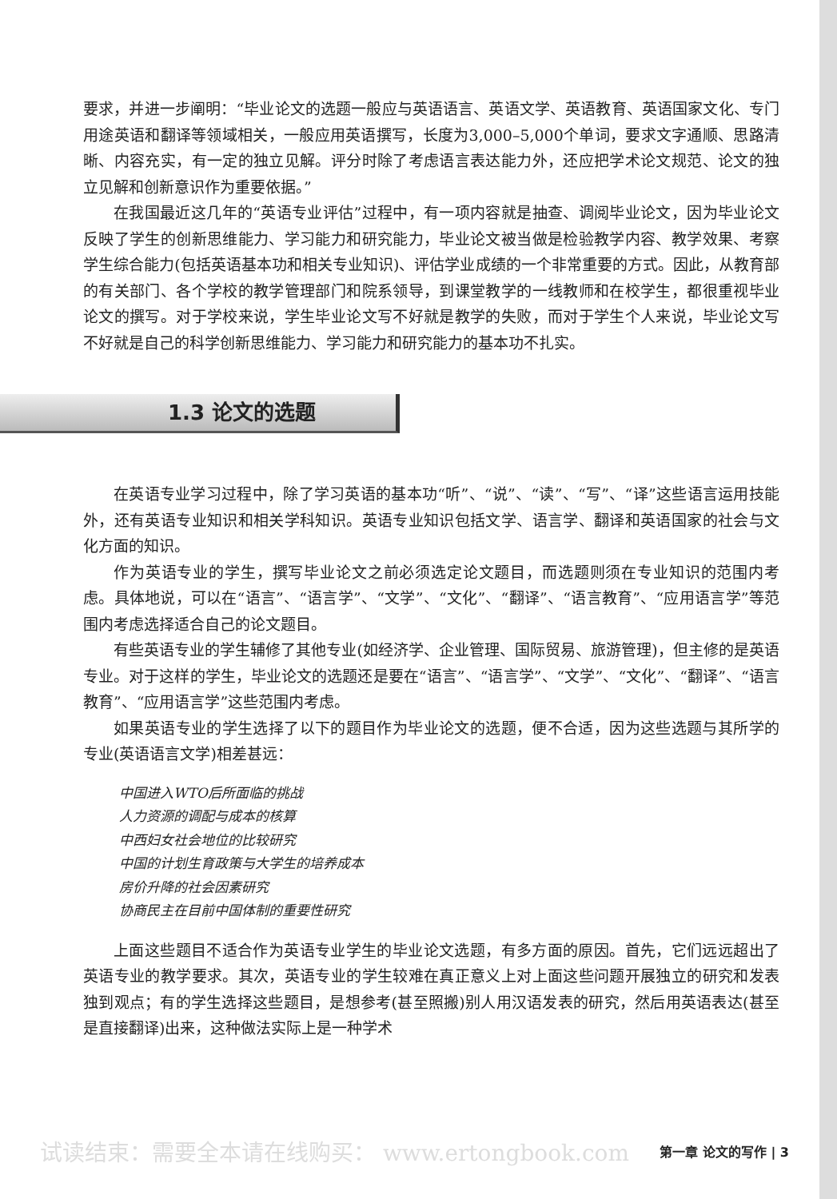要求，并进一步阐明：“毕业论文的选题一般应与英语语言、英语文学、英语教育、英语国家文化、专门用途英语和翻译等领域相关，一般应用英语撰写，长度为3,000–5,000个单词，要求文字通顺、思路清晰、内容充实，有一定的独立见解。评分时除了考虑语言表达能力外，还应把学术论文规范、论文的独立见解和创新意识作为重要依据。”
在我国最近这几年的“英语专业评估”过程中，有一项内容就是抽查、调阅毕业论文，因为毕业论文反映了学生的创新思维能力、学习能力和研究能力，毕业论文被当做是检验教学内容、教学效果、考察学生综合能力(包括英语基本功和相关专业知识)、评估学业成绩的一个非常重要的方式。因此，从教育部的有关部门、各个学校的教学管理部门和院系领导，到课堂教学的一线教师和在校学生，都很重视毕业论文的撰写。对于学校来说，学生毕业论文写不好就是教学的失败，而对于学生个人来说，毕业论文写不好就是自己的科学创新思维能力、学习能力和研究能力的基本功不扎实。
1.3 论文的选题
在英语专业学习过程中，除了学习英语的基本功“听”、“说”、“读”、“写”、“译”这些语言运用技能外，还有英语专业知识和相关学科知识。英语专业知识包括文学、语言学、翻译和英语国家的社会与文化方面的知识。
作为英语专业的学生，撰写毕业论文之前必须选定论文题目，而选题则须在专业知识的范围内考虑。具体地说，可以在“语言”、“语言学”、“文学”、“文化”、“翻译”、“语言教育”、“应用语言学”等范围内考虑选择适合自己的论文题目。
有些英语专业的学生辅修了其他专业(如经济学、企业管理、国际贸易、旅游管理)，但主修的是英语专业。对于这样的学生，毕业论文的选题还是要在“语言”、“语言学”、“文学”、“文化”、“翻译”、“语言教育”、“应用语言学”这些范围内考虑。
如果英语专业的学生选择了以下的题目作为毕业论文的选题，便不合适，因为这些选题与其所学的专业(英语语言文学)相差甚远：
中国进入WTO后所面临的挑战
人力资源的调配与成本的核算
中西妇女社会地位的比较研究
中国的计划生育政策与大学生的培养成本
房价升降的社会因素研究
协商民主在目前中国体制的重要性研究
上面这些题目不适合作为英语专业学生的毕业论文选题，有多方面的原因。首先，它们远远超出了英语专业的教学要求。其次，英语专业的学生较难在真正意义上对上面这些问题开展独立的研究和发表独到观点；有的学生选择这些题目，是想参考(甚至照搬)别人用汉语发表的研究，然后用英语表达(甚至是直接翻译)出来，这种做法实际上是一种学术
试读结束：需要全本请在线购买： www.ertongbook.com 第一章 论文的写作 | 3